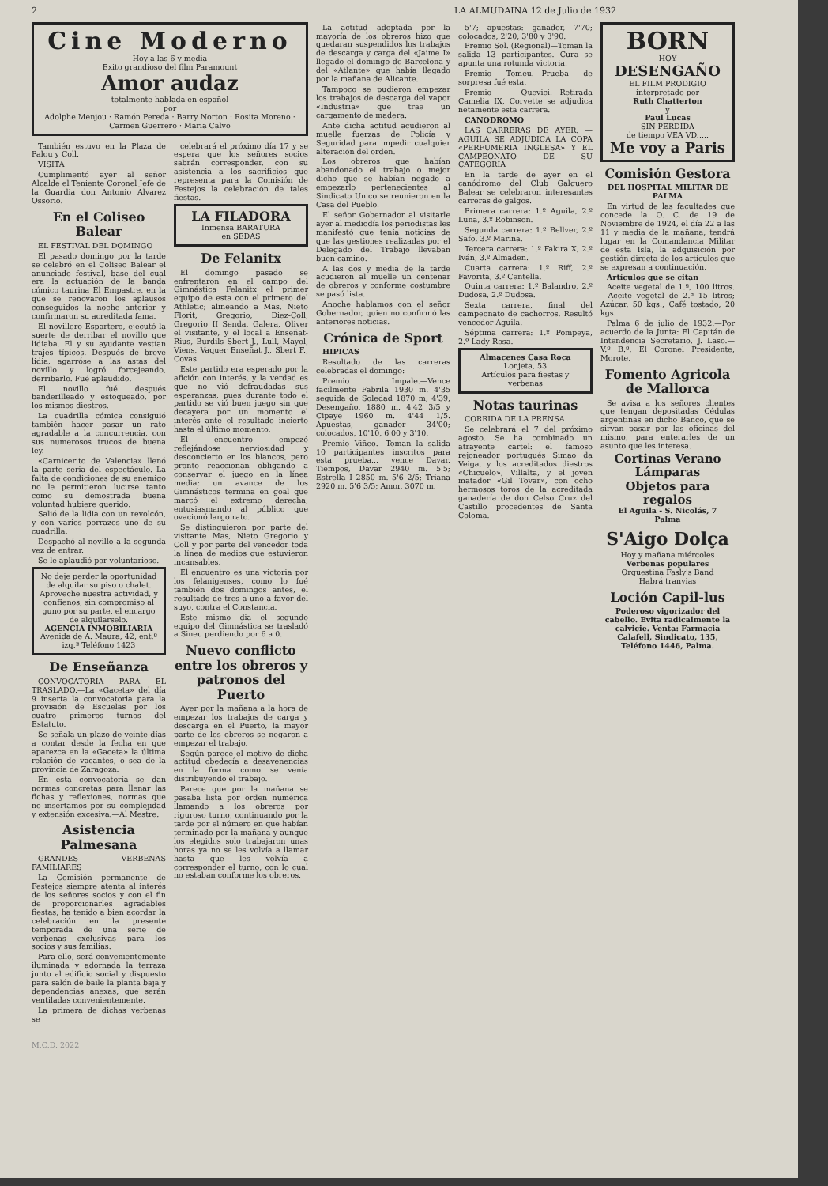2 LA ALMUDAINA 12 de Julio de 1932
Cine Moderno
Hoy a las 6 y media
Exito grandioso del film Paramount
Amor audaz
totalmente hablada en español
por
Adolphe Menjou · Ramón Pereda · Barry Norton · Rosita Moreno · Carmen Guerrero · Maria Calvo
También estuvo en la Plaza de Palou y Coll.
VISITA
Cumplimentó ayer al señor Alcalde el Teniente Coronel Jefe de la Guardia don Antonio Alvarez Ossorio.
En el Coliseo Balear
EL FESTIVAL DEL DOMINGO
El pasado domingo por la tarde se celebró en el Coliseo Balear el anunciado festival, base del cual era la actuación de la banda cómico taurina El Empastre, en la que se renovaron los aplausos conseguidos la noche anterior y confirmaron su acreditada fama.
El novillero Espartero, ejecutó la suerte de derribar el novillo que lidiaba. El y su ayudante vestían trajes típicos. Después de breve lidia, agarróse a las astas del novillo y logró forcejeando, derribarlo. Fué aplaudido.
El novillo fué después banderilleado y estoqueado, por los mismos diestros.
La cuadrilla cómica consiguió también hacer pasar un rato agradable a la concurrencia, con sus numerosos trucos de buena ley.
«Carnicerito de Valencia» llenó la parte seria del espectáculo. La falta de condiciones de su enemigo no le permitieron lucirse tanto como su demostrada buena voluntad hubiere querido.
Salió de la lidia con un revolcón, y con varios porrazos uno de su cuadrilla.
Despachó al novillo a la segunda vez de entrar.
Se le aplaudió por voluntarioso.
No deje perder la oportunidad de alquilar su piso o chalet. Aproveche nuestra actividad, y confíenos, sin compromiso al guno por su parte, el encargo de alquilarselo.
AGENCIA INMOBILIARIA
Avenida de A. Maura, 42, ent.º izq.ª Teléfono 1423
De Enseñanza
CONVOCATORIA PARA EL TRASLADO.—La «Gaceta» del día 9 inserta la convocatoria para la provisión de Escuelas por los cuatro primeros turnos del Estatuto.
Se señala un plazo de veinte días a contar desde la fecha en que aparezca en la «Gaceta» la última relación de vacantes, o sea de la provincia de Zaragoza.
En esta convocatoria se dan normas concretas para llenar las fichas y reflexiones, normas que no insertamos por su complejidad y extensión excesiva.—Al Mestre.
Asistencia Palmesana
GRANDES VERBENAS FAMILIARES
La Comisión permanente de Festejos siempre atenta al interés de los señores socios y con el fin de proporcionarles agradables fiestas, ha tenido a bien acordar la celebración en la presente temporada de una serie de verbenas exclusivas para los socios y sus familias.
Para ello, será convenientemente iluminada y adornada la terraza junto al edificio social y dispuesto para salón de baile la planta baja y dependencias anexas, que serán ventiladas convenientemente.
La primera de dichas verbenas se
celebrará el próximo día 17 y se espera que los señores socios sabrán corresponder, con su asistencia a los sacrificios que representa para la Comisión de Festejos la celebración de tales fiestas.
LA FILADORA
Inmensa BARATURA
en SEDAS
De Felanitx
El domingo pasado se enfrentaron en el campo del Gimnástica Felanitx el primer equipo de esta con el primero del Athletic; alineando a Mas, Nieto Florit, Gregorio, Diez-Coll, Gregorio II Senda, Galera, Oliver el visitante, y el local a Enseñat-Rius, Burdils Sbert J., Lull, Mayol, Viens, Vaquer Enseñat J., Sbert F., Covas.
Este partido era esperado por la afición con interés, y la verdad es que no vió defraudadas sus esperanzas, pues durante todo el partido se vió buen juego sin que decayera por un momento el interés ante el resultado incierto hasta el último momento.
El encuentro empezó reflejándose nerviosidad y desconcierto en los blancos, pero pronto reaccionan obligando a conservar el juego en la línea media; un avance de los Gimnásticos termina en goal que marcó el extremo derecha, entusiasmando al público que ovacionó largo rato.
Se distinguieron por parte del visitante Mas, Nieto Gregorio y Coll y por parte del vencedor toda la línea de medios que estuvieron incansables.
El encuentro es una victoria por los felanigenses, como lo fué también dos domingos antes, el resultado de tres a uno a favor del suyo, contra el Constancia.
Este mismo dia el segundo equipo del Gimnástica se trasladó a Sineu perdiendo por 6 a 0.
Nuevo conflicto entre los obreros y patronos del Puerto
Ayer por la mañana a la hora de empezar los trabajos de carga y descarga en el Puerto, la mayor parte de los obreros se negaron a empezar el trabajo.
Según parece el motivo de dicha actitud obedecía a desavenencias en la forma como se venía distribuyendo el trabajo.
Parece que por la mañana se pasaba lista por orden numérica llamando a los obreros por riguroso turno, continuando por la tarde por el número en que habían terminado por la mañana y aunque los elegidos solo trabajaron unas horas ya no se les volvía a llamar hasta que les volvía a corresponder el turno, con lo cual no estaban conforme los obreros.
La actitud adoptada por la mayoría de los obreros hizo que quedaran suspendidos los trabajos de descarga y carga del «Jaime I» llegado el domingo de Barcelona y del «Atlante» que había llegado por la mañana de Alicante.
Tampoco se pudieron empezar los trabajos de descarga del vapor «Industria» que trae un cargamento de madera.
Ante dicha actitud acudieron al muelle fuerzas de Policía y Seguridad para impedir cualquier alteración del orden.
Los obreros que habían abandonado el trabajo o mejor dicho que se habían negado a empezarlo pertenecientes al Sindicato Unico se reunieron en la Casa del Pueblo.
El señor Gobernador al visitarle ayer al mediodía los periodistas les manifestó que tenía noticias de que las gestiones realizadas por el Delegado del Trabajo llevaban buen camino.
A las dos y media de la tarde acudieron al muelle un centenar de obreros y conforme costumbre se pasó lista.
Anoche hablamos con el señor Gobernador, quien no confirmó las anteriores noticias.
Crónica de Sport
HIPICAS
Resultado de las carreras celebradas el domingo:
Premio Impale.—Vence facilmente Fabrila 1930 m. 4'35 seguida de Soledad 1870 m, 4'39, Desengaño, 1880 m. 4'42 3/5 y Cipaye 1960 m. 4'44 1/5. Apuestas, ganador 34'00; colocados, 10'10, 6'00 y 3'10.
Premio Viñeo.—Toman la salida 10 participantes inscritos para esta prueba... vence Davar. Tiempos, Davar 2940 m. 5'5; Estrella I 2850 m. 5'6 2/5; Triana 2920 m. 5'6 3/5; Amor, 3070 m.
5'7; apuestas: ganador, 7'70; colocados, 2'20, 3'80 y 3'90.
Premio Sol. (Regional)—Toman la salida 13 participantes. Cura se apunta una rotunda victoria.
Premio Tomeu.—Prueba de sorpresa fué esta.
Premio Quevici.—Retirada Camelia IX, Corvette se adjudica netamente esta carrera.
CANODROMO
LAS CARRERAS DE AYER. — AGUILA SE ADJUDICA LA COPA «PERFUMERIA INGLESA» Y EL CAMPEONATO DE SU CATEGORIA
En la tarde de ayer en el canódromo del Club Galguero Balear se celebraron interesantes carreras de galgos.
Primera carrera: 1.º Aguila, 2.º Luna, 3.º Robinson.
Segunda carrera: 1.º Bellver, 2.º Safo, 3.º Marina.
Tercera carrera: 1.º Fakira X, 2.º Iván, 3.º Almaden.
Cuarta carrera: 1.º Riff, 2.º Favorita, 3.º Centella.
Quinta carrera: 1.º Balandro, 2.º Dudosa, 2.º Dudosa.
Sexta carrera, final del campeonato de cachorros. Resultó vencedor Aguila.
Séptima carrera: 1.º Pompeya, 2.º Lady Rosa.
Almacenes Casa Roca
Lonjeta, 53
Artículos para fiestas y verbenas
Notas taurinas
CORRIDA DE LA PRENSA
Se celebrará el 7 del próximo agosto. Se ha combinado un atrayente cartel: el famoso rejoneador portugués Simao da Veiga, y los acreditados diestros «Chicuelo», Villalta, y el joven matador «Gil Tovar», con ocho hermosos toros de la acreditada ganadería de don Celso Cruz del Castillo procedentes de Santa Coloma.
BORN
HOY
DESENGAÑO
EL FILM PRODIGIO
interpretado por
Ruth Chatterton
y
Paul Lucas
SIN PERDIDA
de tiempo VEA VD.....
Me voy a Paris
Comisión Gestora
DEL HOSPITAL MILITAR DE PALMA
En virtud de las facultades que concede la O. C. de 19 de Noviembre de 1924, el día 22 a las 11 y media de la mañana, tendrá lugar en la Comandancia Militar de esta Isla, la adquisición por gestión directa de los artículos que se expresan a continuación.
Artículos que se citan
Aceite vegetal de 1.ª, 100 litros.—Aceite vegetal de 2.ª 15 litros; Azúcar, 50 kgs.; Café tostado, 20 kgs.
Palma 6 de julio de 1932.—Por acuerdo de la Junta: El Capitán de Intendencia Secretario, J. Laso.—V.º B.º; El Coronel Presidente, Morote.
Fomento Agricola de Mallorca
Se avisa a los señores clientes que tengan depositadas Cédulas argentinas en dicho Banco, que se sirvan pasar por las oficinas del mismo, para enterarles de un asunto que les interesa.
Cortinas Verano
Lámparas
Objetos para regalos
El Aguila - S. Nicolás, 7
Palma
S'Aigo Dolça
Hoy y mañana miércoles
Verbenas populares
Orquestina Fasly's Band
Habrá tranvias
Loción Capil-lus
Poderoso vigorizador del cabello. Evita radicalmente la calvicie. Venta: Farmacia Calafell, Sindicato, 135, Teléfono 1446, Palma.
M.C.D. 2022